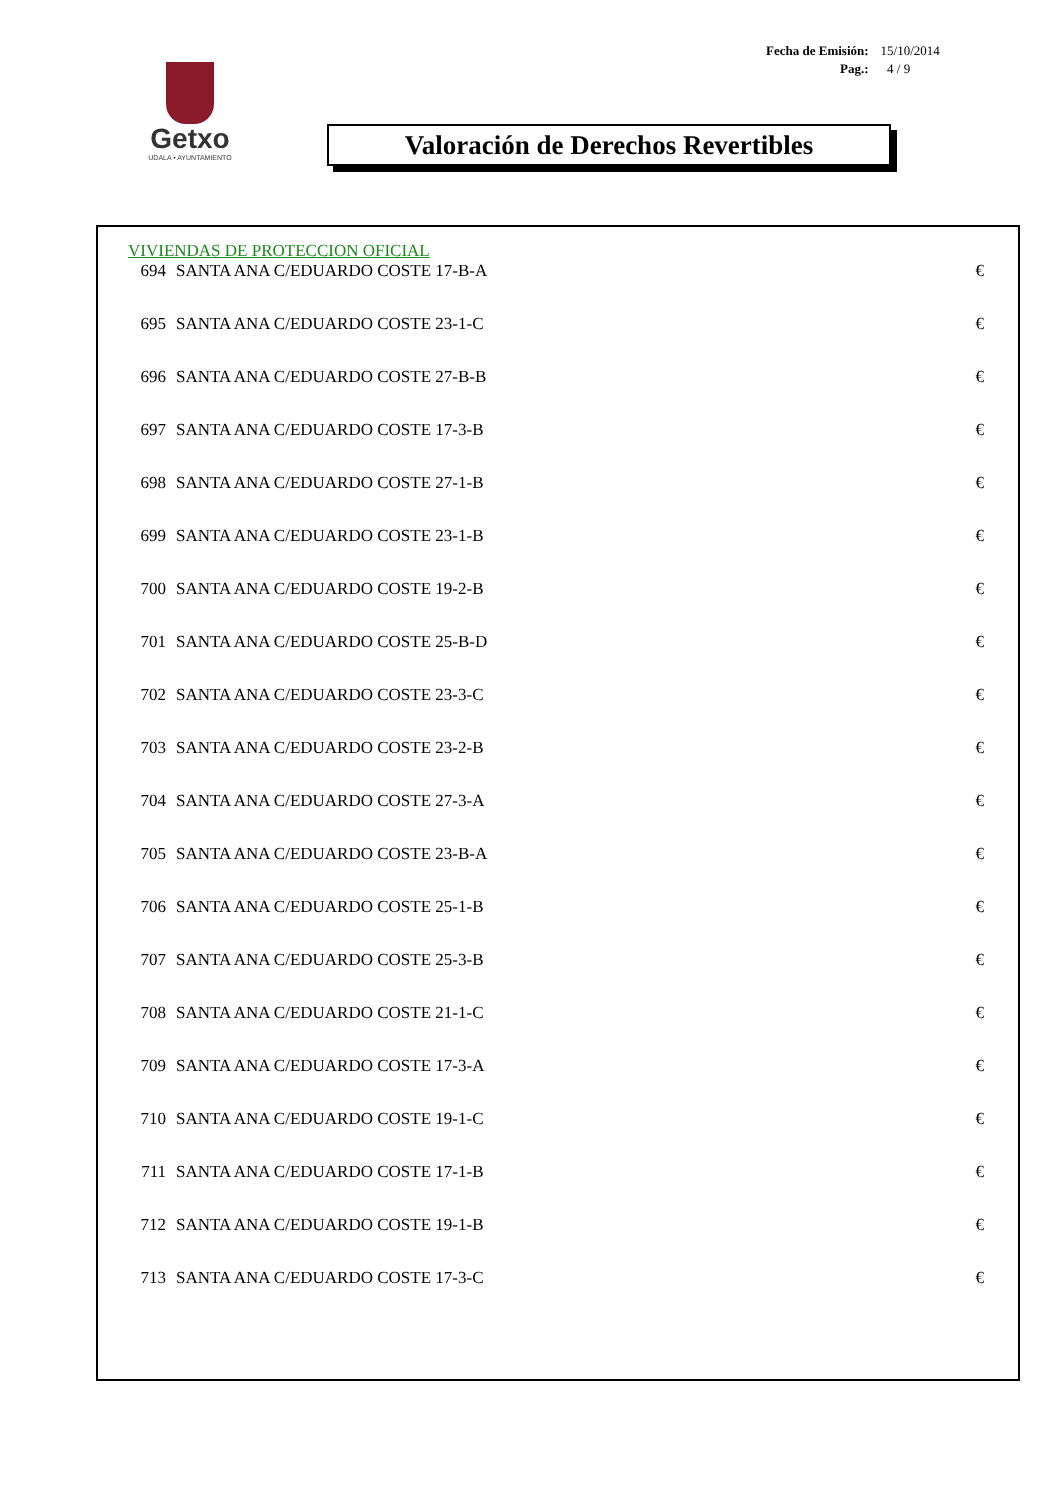| Fecha de Emisión: | 15/10/2014 |
| Pag.: | 4 / 9 |
Getxo
UDALA • AYUNTAMIENTO
Valoración de Derechos Revertibles
VIVIENDAS DE PROTECCION OFICIAL
| 694 | SANTA ANA C/EDUARDO COSTE 17-B-A | € |
| 695 | SANTA ANA C/EDUARDO COSTE 23-1-C | € |
| 696 | SANTA ANA C/EDUARDO COSTE 27-B-B | € |
| 697 | SANTA ANA C/EDUARDO COSTE 17-3-B | € |
| 698 | SANTA ANA C/EDUARDO COSTE 27-1-B | € |
| 699 | SANTA ANA C/EDUARDO COSTE 23-1-B | € |
| 700 | SANTA ANA C/EDUARDO COSTE 19-2-B | € |
| 701 | SANTA ANA C/EDUARDO COSTE 25-B-D | € |
| 702 | SANTA ANA C/EDUARDO COSTE 23-3-C | € |
| 703 | SANTA ANA C/EDUARDO COSTE 23-2-B | € |
| 704 | SANTA ANA C/EDUARDO COSTE 27-3-A | € |
| 705 | SANTA ANA C/EDUARDO COSTE 23-B-A | € |
| 706 | SANTA ANA C/EDUARDO COSTE 25-1-B | € |
| 707 | SANTA ANA C/EDUARDO COSTE 25-3-B | € |
| 708 | SANTA ANA C/EDUARDO COSTE 21-1-C | € |
| 709 | SANTA ANA C/EDUARDO COSTE 17-3-A | € |
| 710 | SANTA ANA C/EDUARDO COSTE 19-1-C | € |
| 711 | SANTA ANA C/EDUARDO COSTE 17-1-B | € |
| 712 | SANTA ANA C/EDUARDO COSTE 19-1-B | € |
| 713 | SANTA ANA C/EDUARDO COSTE 17-3-C | € |